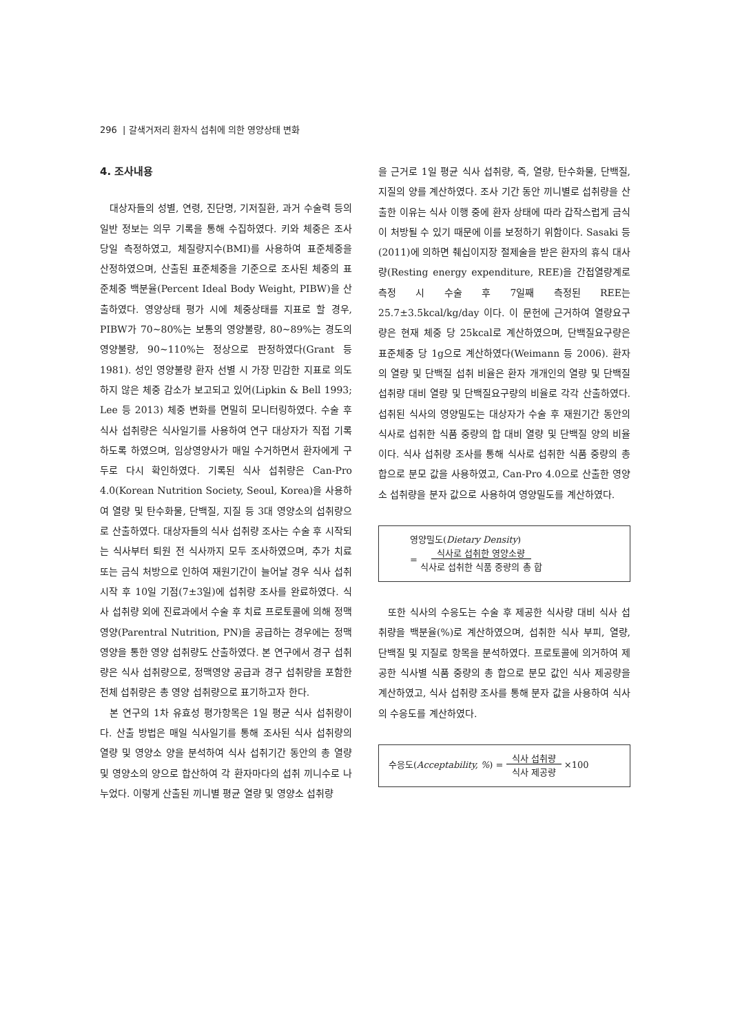296 | 갈색거저리 환자식 섭취에 의한 영양상태 변화
4. 조사내용
대상자들의 성별, 연령, 진단명, 기저질환, 과거 수술력 등의 일반 정보는 의무 기록을 통해 수집하였다. 키와 체중은 조사 당일 측정하였고, 체질량지수(BMI)를 사용하여 표준체중을 산정하였으며, 산출된 표준체중을 기준으로 조사된 체중의 표준체중 백분율(Percent Ideal Body Weight, PIBW)을 산출하였다. 영양상태 평가 시에 체중상태를 지표로 할 경우, PIBW가 70∼80%는 보통의 영양불량, 80∼89%는 경도의 영양불량, 90∼110%는 정상으로 판정하였다(Grant 등 1981). 성인 영양불량 환자 선별 시 가장 민감한 지표로 의도하지 않은 체중 감소가 보고되고 있어(Lipkin & Bell 1993; Lee 등 2013) 체중 변화를 면밀히 모니터링하였다. 수술 후 식사 섭취량은 식사일기를 사용하여 연구 대상자가 직접 기록하도록 하였으며, 임상영양사가 매일 수거하면서 환자에게 구두로 다시 확인하였다. 기록된 식사 섭취량은 Can-Pro 4.0(Korean Nutrition Society, Seoul, Korea)을 사용하여 열량 및 탄수화물, 단백질, 지질 등 3대 영양소의 섭취량으로 산출하였다. 대상자들의 식사 섭취량 조사는 수술 후 시작되는 식사부터 퇴원 전 식사까지 모두 조사하였으며, 추가 치료 또는 금식 처방으로 인하여 재원기간이 늘어날 경우 식사 섭취 시작 후 10일 기점(7±3일)에 섭취량 조사를 완료하였다. 식사 섭취량 외에 진료과에서 수술 후 치료 프로토콜에 의해 정맥영양(Parentral Nutrition, PN)을 공급하는 경우에는 정맥영양을 통한 영양 섭취량도 산출하였다. 본 연구에서 경구 섭취량은 식사 섭취량으로, 정맥영양 공급과 경구 섭취량을 포함한 전체 섭취량은 총 영양 섭취량으로 표기하고자 한다.
본 연구의 1차 유효성 평가항목은 1일 평균 식사 섭취량이다. 산출 방법은 매일 식사일기를 통해 조사된 식사 섭취량의 열량 및 영양소 양을 분석하여 식사 섭취기간 동안의 총 열량 및 영양소의 양으로 합산하여 각 환자마다의 섭취 끼니수로 나누었다. 이렇게 산출된 끼니별 평균 열량 및 영양소 섭취량
을 근거로 1일 평균 식사 섭취량, 즉, 열량, 탄수화물, 단백질, 지질의 양를 계산하였다. 조사 기간 동안 끼니별로 섭취량을 산출한 이유는 식사 이행 중에 환자 상태에 따라 갑작스럽게 금식이 처방될 수 있기 때문에 이를 보정하기 위함이다. Sasaki 등(2011)에 의하면 췌십이지장 절제술을 받은 환자의 휴식 대사량(Resting energy expenditure, REE)을 간접열량계로 측정 시 수술 후 7일째 측정된 REE는 25.7±3.5kcal/kg/day 이다. 이 문헌에 근거하여 열량요구량은 현재 체중 당 25kcal로 계산하였으며, 단백질요구량은 표준체중 당 1g으로 계산하였다(Weimann 등 2006). 환자의 열량 및 단백질 섭취 비율은 환자 개개인의 열량 및 단백질 섭취량 대비 열량 및 단백질요구량의 비율로 각각 산출하였다. 섭취된 식사의 영양밀도는 대상자가 수술 후 재원기간 동안의 식사로 섭취한 식품 중량의 합 대비 열량 및 단백질 양의 비율이다. 식사 섭취량 조사를 통해 식사로 섭취한 식품 중량의 총 합으로 분모 값을 사용하였고, Can-Pro 4.0으로 산출한 영양소 섭취량을 분자 값으로 사용하여 영양밀도를 계산하였다.
영양밀도(Dietary Density)
= 식사로 섭취한 영양소량
식사로 섭취한 식품 중량의 총 합
또한 식사의 수응도는 수술 후 제공한 식사량 대비 식사 섭취량을 백분율(%)로 계산하였으며, 섭취한 식사 부피, 열량, 단백질 및 지질로 항목을 분석하였다. 프로토콜에 의거하여 제공한 식사별 식품 중량의 총 합으로 분모 값인 식사 제공량을 계산하였고, 식사 섭취량 조사를 통해 분자 값을 사용하여 식사의 수응도를 계산하였다.
수응도(Acceptability, %) = 식사 섭취량
식사 제공량 ×100